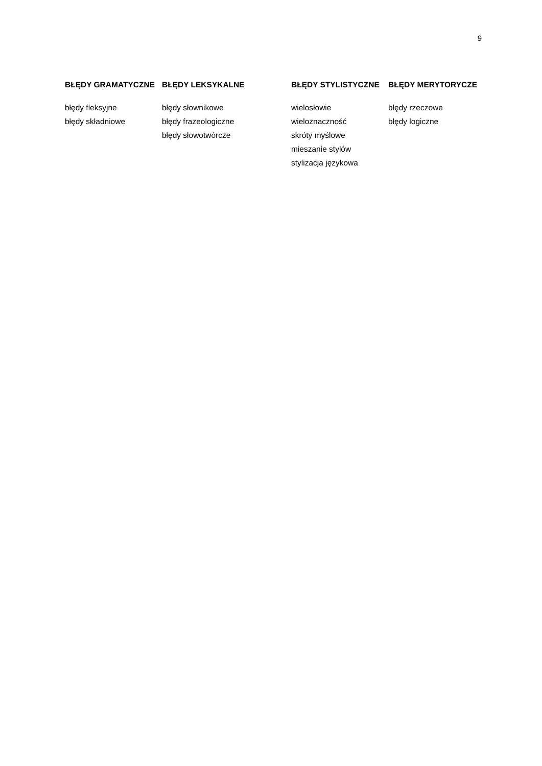9
| BŁĘDY GRAMATYCZNE | BŁĘDY LEKSYKALNE | BŁĘDY STYLISTYCZNE | BŁĘDY MERYTORYCZE |
| --- | --- | --- | --- |
| błędy fleksyjne | błędy słownikowe | wielosłowie | błędy rzeczowe |
| błędy składniowe | błędy frazeologiczne | wieloznaczność | błędy logiczne |
| | błędy słowotwórcze | skróty myślowe | |
| | | mieszanie stylów | |
| | | stylizacja językowa | |